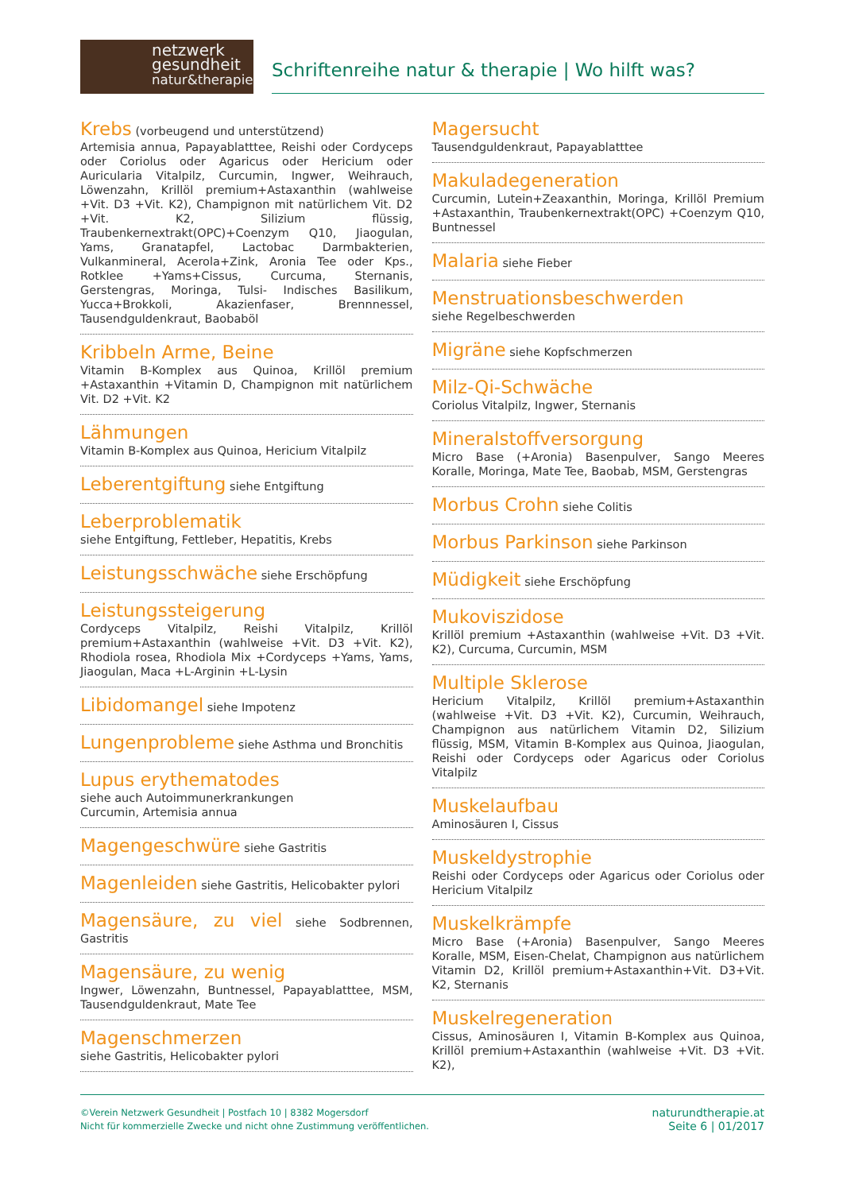netzwerk
gesundheit
natur&therapie
Schriftenreihe natur & therapie | Wo hilft was?
Krebs (vorbeugend und unterstützend)
Artemisia annua, Papayablatttee, Reishi oder Cordyceps oder Coriolus oder Agaricus oder Hericium oder Auricularia Vitalpilz, Curcumin, Ingwer, Weihrauch, Löwenzahn, Krillöl premium+Astaxanthin (wahlweise +Vit. D3 +Vit. K2), Champignon mit natürlichem Vit. D2 +Vit. K2, Silizium flüssig, Traubenkernextrakt(OPC)+Coenzym Q10, Jiaogulan, Yams, Granatapfel, Lactobac Darmbakterien, Vulkanmineral, Acerola+Zink, Aronia Tee oder Kps., Rotklee +Yams+Cissus, Curcuma, Sternanis, Gerstengras, Moringa, Tulsi- Indisches Basilikum, Yucca+Brokkoli, Akazienfaser, Brennnessel, Tausendguldenkraut, Baobaböl
Kribbeln Arme, Beine
Vitamin B-Komplex aus Quinoa, Krillöl premium +Astaxanthin +Vitamin D, Champignon mit natürlichem Vit. D2 +Vit. K2
Lähmungen
Vitamin B-Komplex aus Quinoa, Hericium Vitalpilz
Leberentgiftung siehe Entgiftung
Leberproblematik
siehe Entgiftung, Fettleber, Hepatitis, Krebs
Leistungsschwäche siehe Erschöpfung
Leistungssteigerung
Cordyceps Vitalpilz, Reishi Vitalpilz, Krillöl premium+Astaxanthin (wahlweise +Vit. D3 +Vit. K2), Rhodiola rosea, Rhodiola Mix +Cordyceps +Yams, Yams, Jiaogulan, Maca +L-Arginin +L-Lysin
Libidomangel siehe Impotenz
Lungenprobleme siehe Asthma und Bronchitis
Lupus erythematodes
siehe auch Autoimmunerkrankungen
Curcumin, Artemisia annua
Magengeschwüre siehe Gastritis
Magenleiden siehe Gastritis, Helicobakter pylori
Magensäure, zu viel siehe Sodbrennen, Gastritis
Magensäure, zu wenig
Ingwer, Löwenzahn, Buntnessel, Papayablatttee, MSM, Tausendguldenkraut, Mate Tee
Magenschmerzen
siehe Gastritis, Helicobakter pylori
Magersucht
Tausendguldenkraut, Papayablatttee
Makuladegeneration
Curcumin, Lutein+Zeaxanthin, Moringa, Krillöl Premium +Astaxanthin, Traubenkernextrakt(OPC) +Coenzym Q10, Buntnessel
Malaria siehe Fieber
Menstruationsbeschwerden
siehe Regelbeschwerden
Migräne siehe Kopfschmerzen
Milz-Qi-Schwäche
Coriolus Vitalpilz, Ingwer, Sternanis
Mineralstoffversorgung
Micro Base (+Aronia) Basenpulver, Sango Meeres Koralle, Moringa, Mate Tee, Baobab, MSM, Gerstengras
Morbus Crohn siehe Colitis
Morbus Parkinson siehe Parkinson
Müdigkeit siehe Erschöpfung
Mukoviszidose
Krillöl premium +Astaxanthin (wahlweise +Vit. D3 +Vit. K2), Curcuma, Curcumin, MSM
Multiple Sklerose
Hericium Vitalpilz, Krillöl premium+Astaxanthin (wahlweise +Vit. D3 +Vit. K2), Curcumin, Weihrauch, Champignon aus natürlichem Vitamin D2, Silizium flüssig, MSM, Vitamin B-Komplex aus Quinoa, Jiaogulan, Reishi oder Cordyceps oder Agaricus oder Coriolus Vitalpilz
Muskelaufbau
Aminosäuren I, Cissus
Muskeldystrophie
Reishi oder Cordyceps oder Agaricus oder Coriolus oder Hericium Vitalpilz
Muskelkrämpfe
Micro Base (+Aronia) Basenpulver, Sango Meeres Koralle, MSM, Eisen-Chelat, Champignon aus natürlichem Vitamin D2, Krillöl premium+Astaxanthin+Vit. D3+Vit. K2, Sternanis
Muskelregeneration
Cissus, Aminosäuren I, Vitamin B-Komplex aus Quinoa, Krillöl premium+Astaxanthin (wahlweise +Vit. D3 +Vit. K2),
©Verein Netzwerk Gesundheit | Postfach 10 | 8382 Mogersdorf
Nicht für kommerzielle Zwecke und nicht ohne Zustimmung veröffentlichen.
naturundtherapie.at
Seite 6 | 01/2017